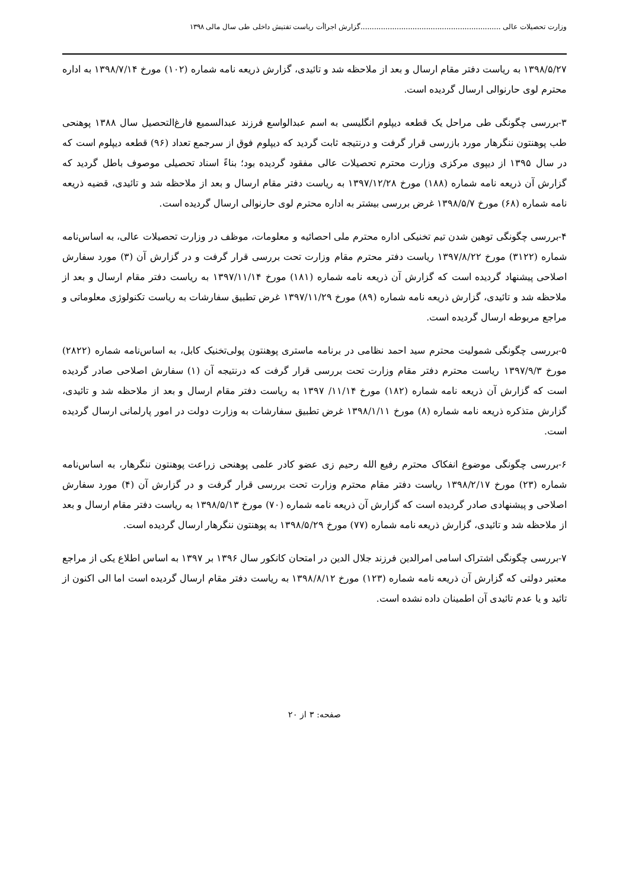وزارت تحصیلات عالی ..............................................................گزارش اجراأت ریاست تفتیش داخلی طی سال مالی ۱۳۹۸
۱۳۹۸/۵/۲۷ به ریاست دفتر مقام ارسال و بعد از ملاحظه شد و تائیدی، گزارش ذریعه نامه شماره (۱۰۲) مورخ ۱۳۹۸/۷/۱۴ به اداره محترم لوی حارنوالی ارسال گردیده است.
۳-بررسی چگونگی طی مراحل یک قطعه دیپلوم انگلیسی به اسم عبدالواسع فرزند عبدالسمیع فارغ‌التحصیل سال ۱۳۸۸ پوهنحی طب پوهنتون ننگرهار مورد بازرسی قرار گرفت و درنتیجه ثابت گردید که دیپلوم فوق از سرجمع تعداد (۹۶) قطعه دیپلوم است که در سال ۱۳۹۵ از دیپوی مرکزی وزارت محترم تحصیلات عالی مفقود گردیده بود؛ بناءً اسناد تحصیلی موصوف باطل گردید که گزارش آن ذریعه نامه شماره (۱۸۸) مورخ ۱۳۹۷/۱۲/۲۸ به ریاست دفتر مقام ارسال و بعد از ملاحظه شد و تائیدی، قضیه ذریعه نامه شماره (۶۸) مورخ ۱۳۹۸/۵/۷ غرض بررسی بیشتر به اداره محترم لوی حارنوالی ارسال گردیده است.
۴-بررسی چگونگی توهین شدن تیم تخنیکی اداره محترم ملی احصائیه و معلومات، موظف در وزارت تحصیلات عالی، به اساس‌نامه شماره (۳۱۲۲) مورخ ۱۳۹۷/۸/۲۲ ریاست دفتر محترم مقام وزارت تحت بررسی قرار گرفت و در گزارش آن (۳) مورد سفارش اصلاحی پیشنهاد گردیده است که گزارش آن ذریعه نامه شماره (۱۸۱) مورخ ۱۳۹۷/۱۱/۱۴ به ریاست دفتر مقام ارسال و بعد از ملاحظه شد و تائیدی، گزارش ذریعه نامه شماره (۸۹) مورخ ۱۳۹۷/۱۱/۲۹ غرض تطبیق سفارشات به ریاست تکنولوژی معلوماتی و مراجع مربوطه ارسال گردیده است.
۵-بررسی چگونگی شمولیت محترم سید احمد نظامی در برنامه ماستری پوهنتون پولی‌تخنیک کابل، به اساس‌نامه شماره (۲۸۲۲) مورخ ۱۳۹۷/۹/۳ ریاست محترم دفتر مقام وزارت تحت بررسی قرار گرفت که درنتیجه آن (۱) سفارش اصلاحی صادر گردیده است که گزارش آن ذریعه نامه شماره (۱۸۲) مورخ ۱۱/۱۴/ ۱۳۹۷ به ریاست دفتر مقام ارسال و بعد از ملاحظه شد و تائیدی، گزارش متذکره ذریعه نامه شماره (۸) مورخ ۱۳۹۸/۱/۱۱ غرض تطبیق سفارشات به وزارت دولت در امور پارلمانی ارسال گردیده است.
۶-بررسی چگونگی موضوع انفکاک محترم رفیع الله رحیم زی عضو کادر علمی پوهنحی زراعت پوهنتون ننگرهار، به اساس‌نامه شماره (۲۳) مورخ ۱۳۹۸/۲/۱۷ ریاست دفتر مقام محترم وزارت تحت بررسی قرار گرفت و در گزارش آن (۴) مورد سفارش اصلاحی و پیشنهادی صادر گردیده است که گزارش آن ذریعه نامه شماره (۷۰) مورخ ۱۳۹۸/۵/۱۳ به ریاست دفتر مقام ارسال و بعد از ملاحظه شد و تائیدی، گزارش ذریعه نامه شماره (۷۷) مورخ ۱۳۹۸/۵/۲۹ به پوهنتون ننگرهار ارسال گردیده است.
۷-بررسی چگونگی اشتراک اسامی امرالدین فرزند جلال الدین در امتحان کانکور سال ۱۳۹۶ بر ۱۳۹۷ به اساس اطلاع یکی از مراجع معتبر دولتی که گزارش آن ذریعه نامه شماره (۱۲۳) مورخ ۱۳۹۸/۸/۱۲ به ریاست دفتر مقام ارسال گردیده است اما الی اکنون از تائید و یا عدم تائیدی آن اطمینان داده نشده است.
صفحه: ۳ از ۲۰